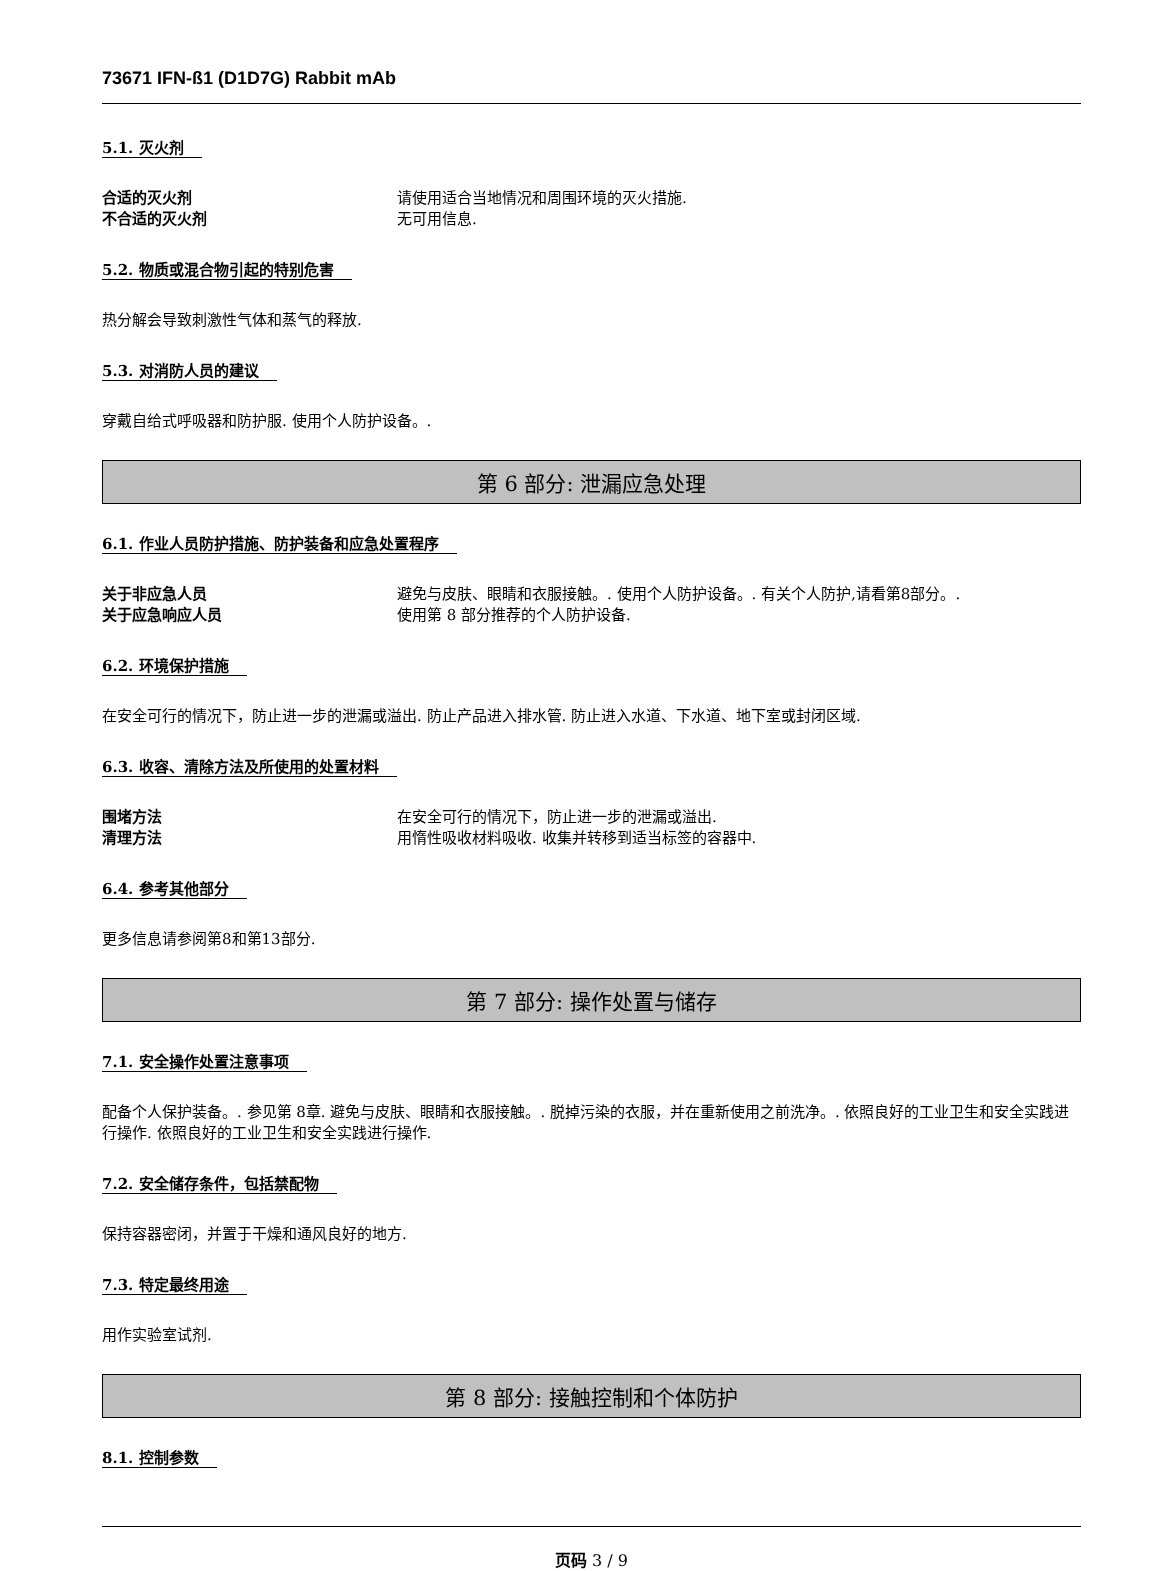73671 IFN-ß1 (D1D7G) Rabbit mAb
5.1. 灭火剂
合适的灭火剂 请使用适合当地情况和周围环境的灭火措施.
不合适的灭火剂 无可用信息.
5.2. 物质或混合物引起的特别危害
热分解会导致刺激性气体和蒸气的释放.
5.3. 对消防人员的建议
穿戴自给式呼吸器和防护服. 使用个人防护设备。.
第 6 部分: 泄漏应急处理
6.1. 作业人员防护措施、防护装备和应急处置程序
关于非应急人员 避免与皮肤、眼睛和衣服接触。. 使用个人防护设备。. 有关个人防护,请看第8部分。.
关于应急响应人员 使用第 8 部分推荐的个人防护设备.
6.2. 环境保护措施
在安全可行的情况下，防止进一步的泄漏或溢出. 防止产品进入排水管. 防止进入水道、下水道、地下室或封闭区域.
6.3. 收容、清除方法及所使用的处置材料
围堵方法 在安全可行的情况下，防止进一步的泄漏或溢出.
清理方法 用惰性吸收材料吸收. 收集并转移到适当标签的容器中.
6.4. 参考其他部分
更多信息请参阅第8和第13部分.
第 7 部分: 操作处置与储存
7.1. 安全操作处置注意事项
配备个人保护装备。. 参见第 8章. 避免与皮肤、眼睛和衣服接触。. 脱掉污染的衣服，并在重新使用之前洗净。. 依照良好的工业卫生和安全实践进行操作. 依照良好的工业卫生和安全实践进行操作.
7.2. 安全储存条件，包括禁配物
保持容器密闭，并置于干燥和通风良好的地方.
7.3. 特定最终用途
用作实验室试剂.
第 8 部分: 接触控制和个体防护
8.1. 控制参数
页码 3 / 9